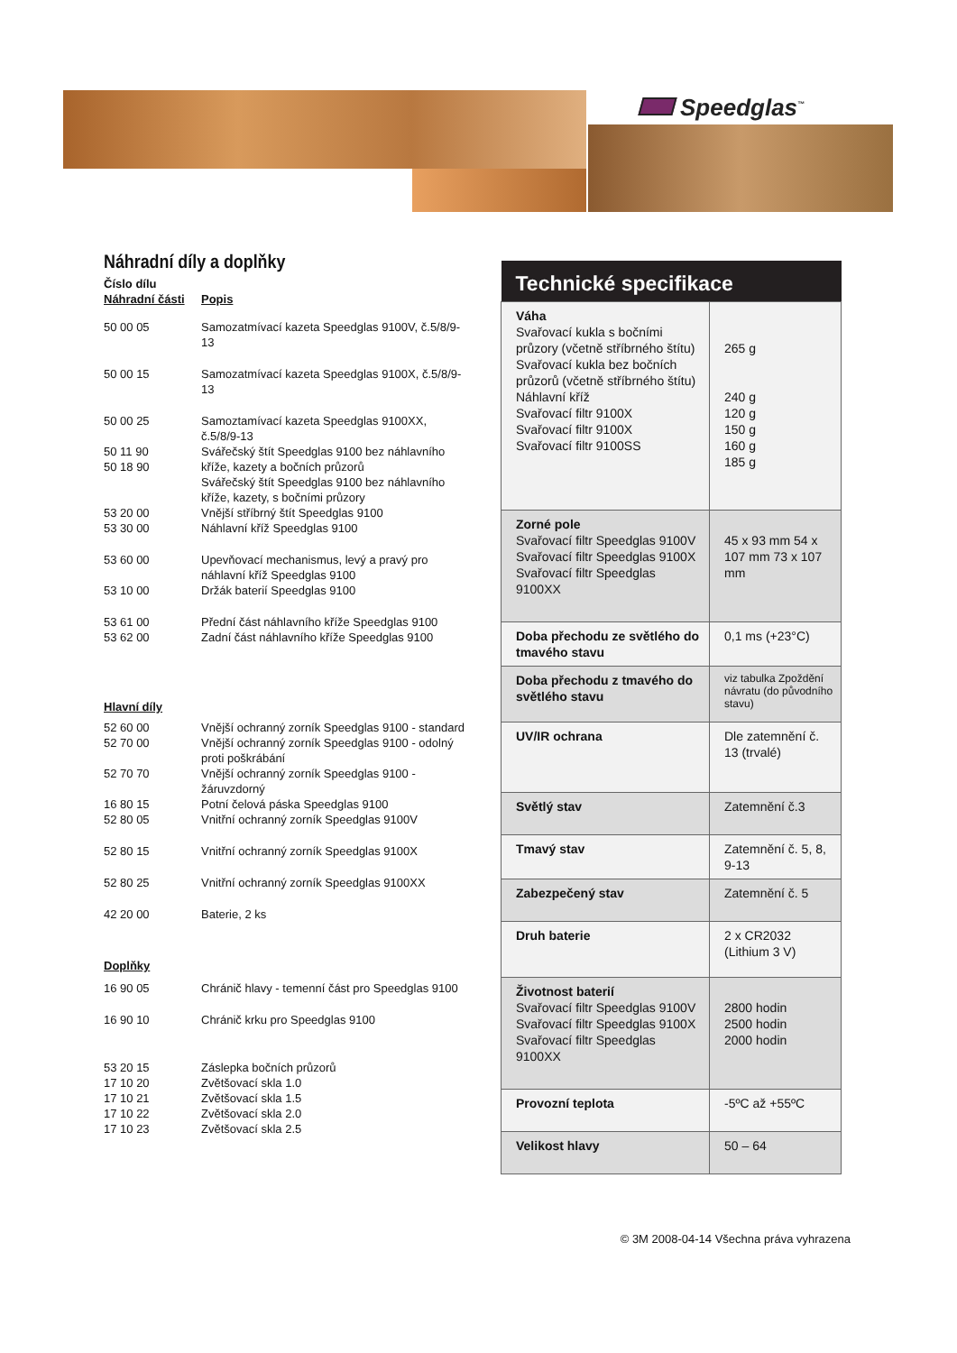Speedglas<sup>™</sup>
Náhradní díly a doplňky
| Číslo dílu Náhradní části | Popis |
| 50 00 05 | Samozatmívací kazeta Speedglas 9100V, č.5/8/9-13 |
| 50 00 15 | Samozatmívací kazeta Speedglas 9100X, č.5/8/9-13 |
| 50 00 25 | Samoztamívací kazeta Speedglas 9100XX, č.5/8/9-13 |
| 50 11 90 50 18 90 | Svářečský štít Speedglas 9100 bez náhlavního kříže, kazety a bočních průzorů Svářečský štít Speedglas 9100 bez náhlavního kříže, kazety, s bočními průzory |
| 53 20 00 53 30 00 | Vnější stříbrný štít Speedglas 9100 Náhlavní kříž Speedglas 9100 |
| 53 60 00 | Upevňovací mechanismus, levý a pravý pro náhlavní kříž Speedglas 9100 |
| 53 10 00 | Držák baterií Speedglas 9100 |
| 53 61 00 53 62 00 | Přední část náhlavního kříže Speedglas 9100 Zadní část náhlavního kříže Speedglas 9100 |
| Hlavní díly | |
| 52 60 00 | Vnější ochranný zorník Speedglas 9100 - standard |
| 52 70 00 | Vnější ochranný zorník Speedglas 9100 - odolný proti poškrábání |
| 52 70 70 | Vnější ochranný zorník Speedglas 9100 - žáruvzdorný |
| 16 80 15 52 80 05 | Potní čelová páska Speedglas 9100 Vnitřní ochranný zorník Speedglas 9100V |
| 52 80 15 | Vnitřní ochranný zorník Speedglas 9100X |
| 52 80 25 | Vnitřní ochranný zorník Speedglas 9100XX |
| 42 20 00 | Baterie, 2 ks |
| Doplňky | |
| 16 90 05 | Chránič hlavy - temenní část pro Speedglas 9100 |
| 16 90 10 | Chránič krku pro Speedglas 9100 |
| 53 20 15 17 10 20 17 10 21 17 10 22 17 10 23 | Záslepka bočních průzorů Zvětšovací skla 1.0 Zvětšovací skla 1.5 Zvětšovací skla 2.0 Zvětšovací skla 2.5 |
| Technické specifikace | |
| --- | --- |
| Váha Svařovací kukla s bočními průzory (včetně stříbrného štítu) Svařovací kukla bez bočních průzorů (včetně stříbrného štítu) Náhlavní kříž Svařovací filtr 9100X Svařovací filtr 9100X Svařovací filtr 9100SS | 265 g 240 g 120 g 150 g 160 g 185 g |
| Zorné pole Svařovací filtr Speedglas 9100V Svařovací filtr Speedglas 9100X Svařovací filtr Speedglas 9100XX | 45 x 93 mm 54 x 107 mm 73 x 107 mm |
| Doba přechodu ze světlého do tmavého stavu | 0,1 ms (+23°C) |
| Doba přechodu z tmavého do světlého stavu | viz tabulka Zpoždění návratu (do původního stavu) |
| UV/IR ochrana | Dle zatemnění č. 13 (trvalé) |
| Světlý stav | Zatemnění č.3 |
| Tmavý stav | Zatemnění č. 5, 8, 9-13 |
| Zabezpečený stav | Zatemnění č. 5 |
| Druh baterie | 2 x CR2032 (Lithium 3 V) |
| Životnost baterií Svařovací filtr Speedglas 9100V Svařovací filtr Speedglas 9100X Svařovací filtr Speedglas 9100XX | 2800 hodin 2500 hodin 2000 hodin |
| Provozní teplota | -5ºC až +55ºC |
| Velikost hlavy | 50 – 64 |
© 3M 2008-04-14 Všechna práva vyhrazena